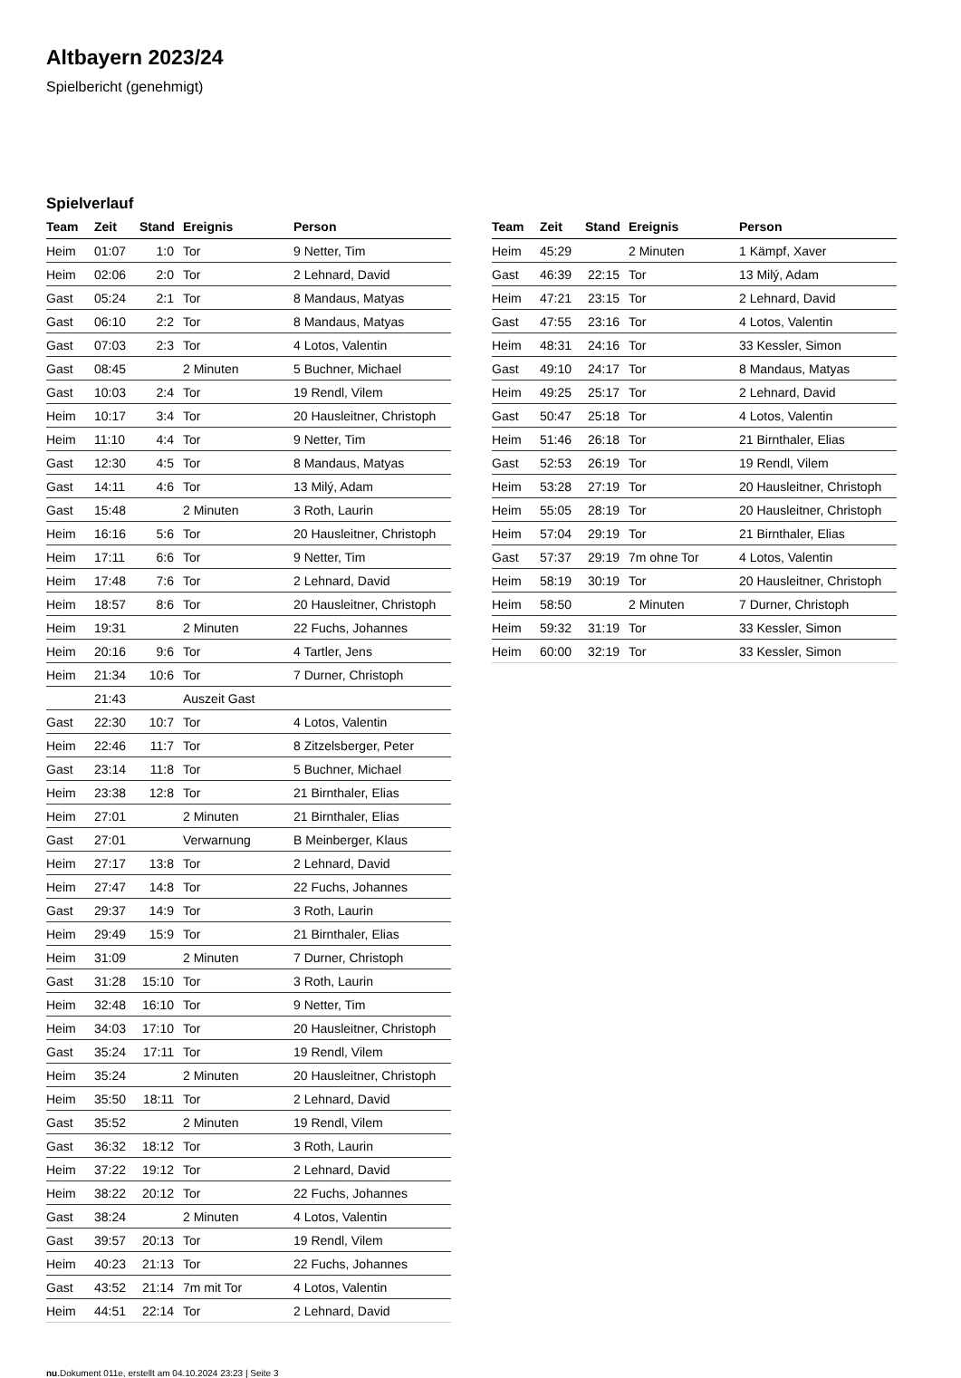Altbayern 2023/24
Spielbericht (genehmigt)
Spielverlauf
| Team | Zeit | Stand | Ereignis | Person |
| --- | --- | --- | --- | --- |
| Heim | 01:07 | 1:0 | Tor | 9 Netter, Tim |
| Heim | 02:06 | 2:0 | Tor | 2 Lehnard, David |
| Gast | 05:24 | 2:1 | Tor | 8 Mandaus, Matyas |
| Gast | 06:10 | 2:2 | Tor | 8 Mandaus, Matyas |
| Gast | 07:03 | 2:3 | Tor | 4 Lotos, Valentin |
| Gast | 08:45 | | 2 Minuten | 5 Buchner, Michael |
| Gast | 10:03 | 2:4 | Tor | 19 Rendl, Vilem |
| Heim | 10:17 | 3:4 | Tor | 20 Hausleitner, Christoph |
| Heim | 11:10 | 4:4 | Tor | 9 Netter, Tim |
| Gast | 12:30 | 4:5 | Tor | 8 Mandaus, Matyas |
| Gast | 14:11 | 4:6 | Tor | 13 Milý, Adam |
| Gast | 15:48 | | 2 Minuten | 3 Roth, Laurin |
| Heim | 16:16 | 5:6 | Tor | 20 Hausleitner, Christoph |
| Heim | 17:11 | 6:6 | Tor | 9 Netter, Tim |
| Heim | 17:48 | 7:6 | Tor | 2 Lehnard, David |
| Heim | 18:57 | 8:6 | Tor | 20 Hausleitner, Christoph |
| Heim | 19:31 | | 2 Minuten | 22 Fuchs, Johannes |
| Heim | 20:16 | 9:6 | Tor | 4 Tartler, Jens |
| Heim | 21:34 | 10:6 | Tor | 7 Durner, Christoph |
| | 21:43 | | Auszeit Gast | |
| Gast | 22:30 | 10:7 | Tor | 4 Lotos, Valentin |
| Heim | 22:46 | 11:7 | Tor | 8 Zitzelsberger, Peter |
| Gast | 23:14 | 11:8 | Tor | 5 Buchner, Michael |
| Heim | 23:38 | 12:8 | Tor | 21 Birnthaler, Elias |
| Heim | 27:01 | | 2 Minuten | 21 Birnthaler, Elias |
| Gast | 27:01 | | Verwarnung | B Meinberger, Klaus |
| Heim | 27:17 | 13:8 | Tor | 2 Lehnard, David |
| Heim | 27:47 | 14:8 | Tor | 22 Fuchs, Johannes |
| Gast | 29:37 | 14:9 | Tor | 3 Roth, Laurin |
| Heim | 29:49 | 15:9 | Tor | 21 Birnthaler, Elias |
| Heim | 31:09 | | 2 Minuten | 7 Durner, Christoph |
| Gast | 31:28 | 15:10 | Tor | 3 Roth, Laurin |
| Heim | 32:48 | 16:10 | Tor | 9 Netter, Tim |
| Heim | 34:03 | 17:10 | Tor | 20 Hausleitner, Christoph |
| Gast | 35:24 | 17:11 | Tor | 19 Rendl, Vilem |
| Heim | 35:24 | | 2 Minuten | 20 Hausleitner, Christoph |
| Heim | 35:50 | 18:11 | Tor | 2 Lehnard, David |
| Gast | 35:52 | | 2 Minuten | 19 Rendl, Vilem |
| Gast | 36:32 | 18:12 | Tor | 3 Roth, Laurin |
| Heim | 37:22 | 19:12 | Tor | 2 Lehnard, David |
| Heim | 38:22 | 20:12 | Tor | 22 Fuchs, Johannes |
| Gast | 38:24 | | 2 Minuten | 4 Lotos, Valentin |
| Gast | 39:57 | 20:13 | Tor | 19 Rendl, Vilem |
| Heim | 40:23 | 21:13 | Tor | 22 Fuchs, Johannes |
| Gast | 43:52 | 21:14 | 7m mit Tor | 4 Lotos, Valentin |
| Heim | 44:51 | 22:14 | Tor | 2 Lehnard, David |
| Team | Zeit | Stand | Ereignis | Person |
| --- | --- | --- | --- | --- |
| Heim | 45:29 | | 2 Minuten | 1 Kämpf, Xaver |
| Gast | 46:39 | 22:15 | Tor | 13 Milý, Adam |
| Heim | 47:21 | 23:15 | Tor | 2 Lehnard, David |
| Gast | 47:55 | 23:16 | Tor | 4 Lotos, Valentin |
| Heim | 48:31 | 24:16 | Tor | 33 Kessler, Simon |
| Gast | 49:10 | 24:17 | Tor | 8 Mandaus, Matyas |
| Heim | 49:25 | 25:17 | Tor | 2 Lehnard, David |
| Gast | 50:47 | 25:18 | Tor | 4 Lotos, Valentin |
| Heim | 51:46 | 26:18 | Tor | 21 Birnthaler, Elias |
| Gast | 52:53 | 26:19 | Tor | 19 Rendl, Vilem |
| Heim | 53:28 | 27:19 | Tor | 20 Hausleitner, Christoph |
| Heim | 55:05 | 28:19 | Tor | 20 Hausleitner, Christoph |
| Heim | 57:04 | 29:19 | Tor | 21 Birnthaler, Elias |
| Gast | 57:37 | 29:19 | 7m ohne Tor | 4 Lotos, Valentin |
| Heim | 58:19 | 30:19 | Tor | 20 Hausleitner, Christoph |
| Heim | 58:50 | | 2 Minuten | 7 Durner, Christoph |
| Heim | 59:32 | 31:19 | Tor | 33 Kessler, Simon |
| Heim | 60:00 | 32:19 | Tor | 33 Kessler, Simon |
nu.Dokument 011e, erstellt am 04.10.2024 23:23 | Seite 3